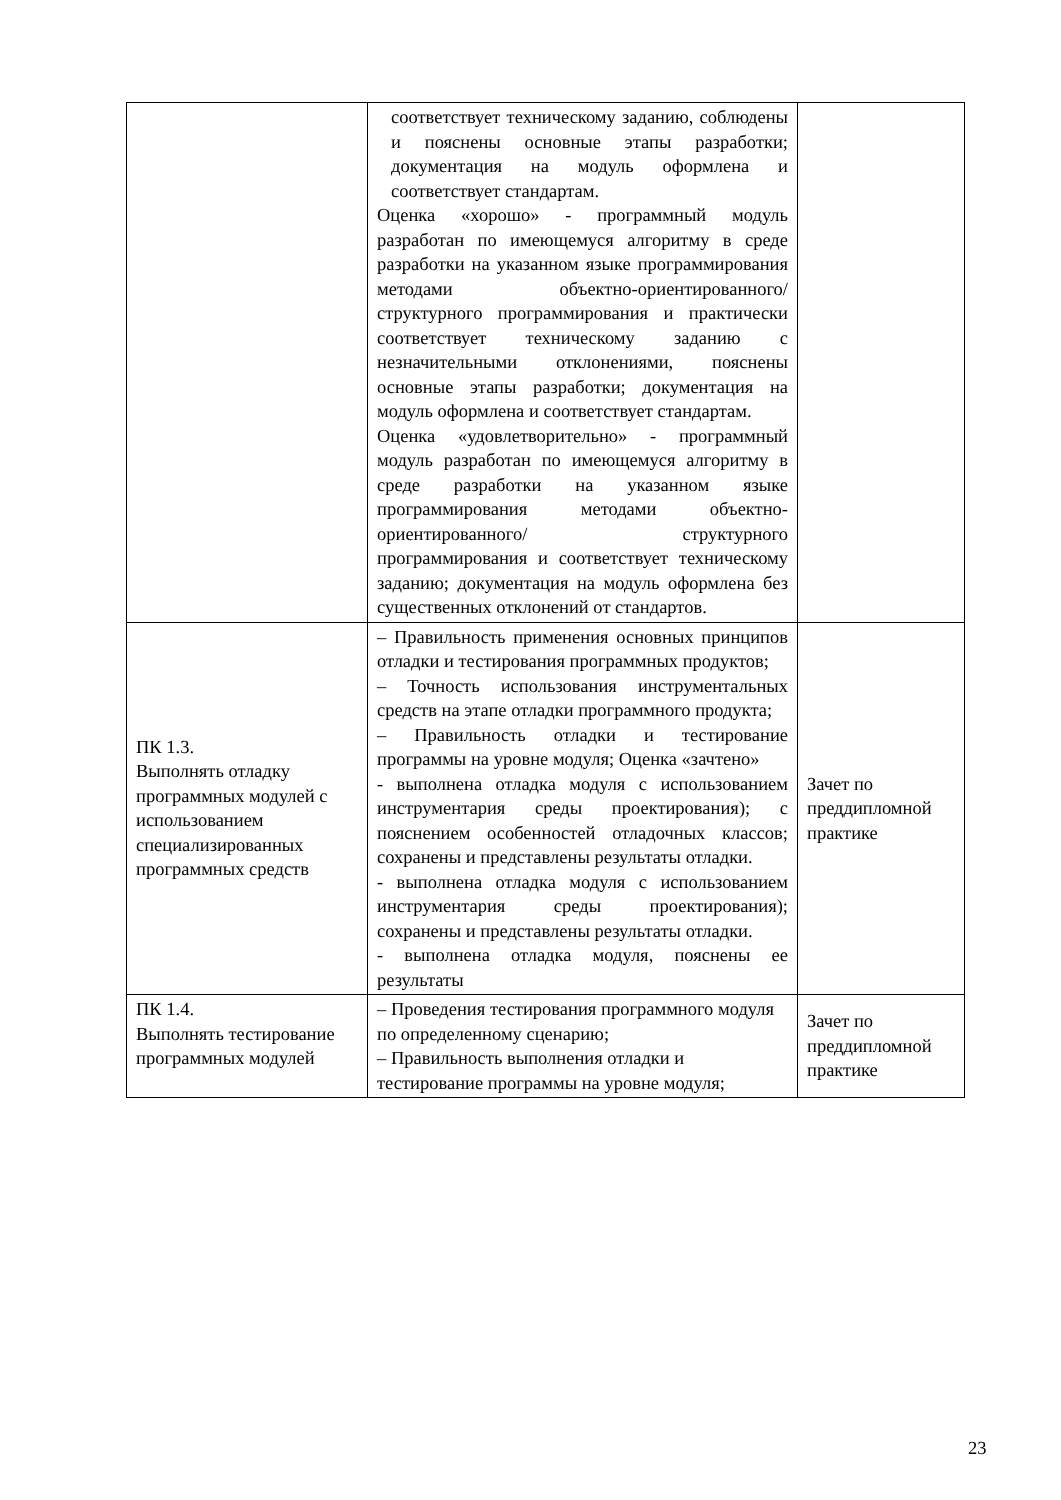| | соответствует техническому заданию, соблюдены и пояснены основные этапы разработки; документация на модуль оформлена и соответствует стандартам. Оценка «хорошо» - программный модуль разработан по имеющемуся алгоритму в среде разработки на указанном языке программирования методами объектно-ориентированного/ структурного программирования и практически соответствует техническому заданию с незначительными отклонениями, пояснены основные этапы разработки; документация на модуль оформлена и соответствует стандартам. Оценка «удовлетворительно» - программный модуль разработан по имеющемуся алгоритму в среде разработки на указанном языке программирования методами объектно- ориентированного/ структурного программирования и соответствует техническому заданию; документация на модуль оформлена без существенных отклонений от стандартов. | |
| ПК 1.3. Выполнять отладку программных модулей с использованием специализированных программных средств | – Правильность применения основных принципов отладки и тестирования программных продуктов; – Точность использования инструментальных средств на этапе отладки программного продукта; – Правильность отладки и тестирование программы на уровне модуля; Оценка «зачтено» - выполнена отладка модуля с использованием инструментария среды проектирования); с пояснением особенностей отладочных классов; сохранены и представлены результаты отладки. - выполнена отладка модуля с использованием инструментария среды проектирования); сохранены и представлены результаты отладки. - выполнена отладка модуля, пояснены ее результаты | Зачет по преддипломной практике |
| ПК 1.4. Выполнять тестирование программных модулей | – Проведения тестирования программного модуля по определенному сценарию; – Правильность выполнения отладки и тестирование программы на уровне модуля; | Зачет по преддипломной практике |
23